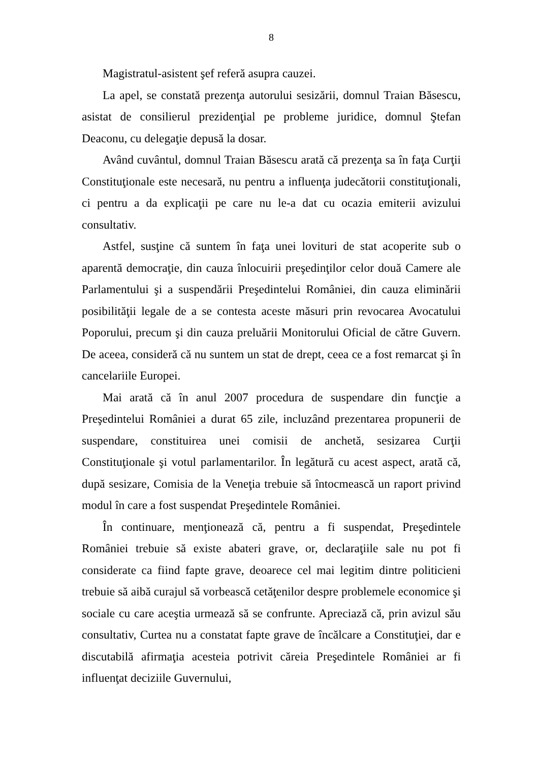8
Magistratul-asistent şef referă asupra cauzei.
La apel, se constată prezenţa autorului sesizării, domnul Traian Băsescu, asistat de consilierul prezidenţial pe probleme juridice, domnul Ştefan Deaconu, cu delegaţie depusă la dosar.
Având cuvântul, domnul Traian Băsescu arată că prezenţa sa în faţa Curţii Constituţionale este necesară, nu pentru a influenţa judecătorii constituţionali, ci pentru a da explicaţii pe care nu le-a dat cu ocazia emiterii avizului consultativ.
Astfel, susţine că suntem în faţa unei lovituri de stat acoperite sub o aparentă democraţie, din cauza înlocuirii preşedinţilor celor două Camere ale Parlamentului şi a suspendării Preşedintelui României, din cauza eliminării posibilităţii legale de a se contesta aceste măsuri prin revocarea Avocatului Poporului, precum şi din cauza preluării Monitorului Oficial de către Guvern. De aceea, consideră că nu suntem un stat de drept, ceea ce a fost remarcat şi în cancelariile Europei.
Mai arată că în anul 2007 procedura de suspendare din funcţie a Preşedintelui României a durat 65 zile, incluzând prezentarea propunerii de suspendare, constituirea unei comisii de anchetă, sesizarea Curţii Constituţionale şi votul parlamentarilor. În legătură cu acest aspect, arată că, după sesizare, Comisia de la Veneţia trebuie să întocmească un raport privind modul în care a fost suspendat Preşedintele României.
În continuare, menţionează că, pentru a fi suspendat, Preşedintele României trebuie să existe abateri grave, or, declaraţiile sale nu pot fi considerate ca fiind fapte grave, deoarece cel mai legitim dintre politicieni trebuie să aibă curajul să vorbească cetăţenilor despre problemele economice şi sociale cu care aceştia urmează să se confrunte. Apreciază că, prin avizul său consultativ, Curtea nu a constatat fapte grave de încălcare a Constituţiei, dar e discutabilă afirmaţia acesteia potrivit căreia Preşedintele României ar fi influenţat deciziile Guvernului,